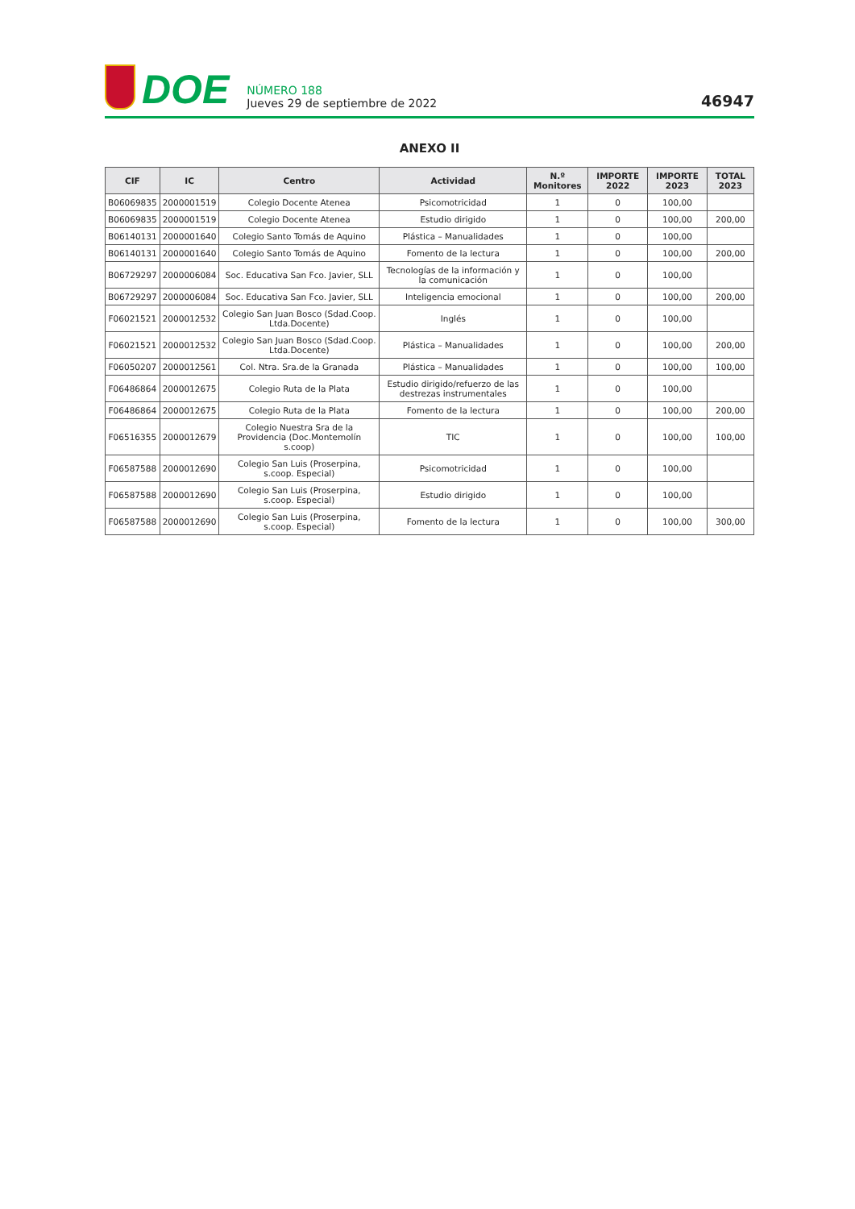DOE
NÚMERO 188
Jueves 29 de septiembre de 2022
46947
ANEXO II
| CIF | IC | Centro | Actividad | N.º Monitores | IMPORTE 2022 | IMPORTE 2023 | TOTAL 2023 |
| --- | --- | --- | --- | --- | --- | --- | --- |
| B06069835 | 2000001519 | Colegio Docente Atenea | Psicomotricidad | 1 | 0 | 100,00 | |
| B06069835 | 2000001519 | Colegio Docente Atenea | Estudio dirigido | 1 | 0 | 100,00 | 200,00 |
| B06140131 | 2000001640 | Colegio Santo Tomás de Aquino | Plástica – Manualidades | 1 | 0 | 100,00 | |
| B06140131 | 2000001640 | Colegio Santo Tomás de Aquino | Fomento de la lectura | 1 | 0 | 100,00 | 200,00 |
| B06729297 | 2000006084 | Soc. Educativa San Fco. Javier, SLL | Tecnologías de la información y la comunicación | 1 | 0 | 100,00 | |
| B06729297 | 2000006084 | Soc. Educativa San Fco. Javier, SLL | Inteligencia emocional | 1 | 0 | 100,00 | 200,00 |
| F06021521 | 2000012532 | Colegio San Juan Bosco (Sdad.Coop. Ltda.Docente) | Inglés | 1 | 0 | 100,00 | |
| F06021521 | 2000012532 | Colegio San Juan Bosco (Sdad.Coop. Ltda.Docente) | Plástica – Manualidades | 1 | 0 | 100,00 | 200,00 |
| F06050207 | 2000012561 | Col. Ntra. Sra.de la Granada | Plástica – Manualidades | 1 | 0 | 100,00 | 100,00 |
| F06486864 | 2000012675 | Colegio Ruta de la Plata | Estudio dirigido/refuerzo de las destrezas instrumentales | 1 | 0 | 100,00 | |
| F06486864 | 2000012675 | Colegio Ruta de la Plata | Fomento de la lectura | 1 | 0 | 100,00 | 200,00 |
| F06516355 | 2000012679 | Colegio Nuestra Sra de la Providencia (Doc.Montemolín s.coop) | TIC | 1 | 0 | 100,00 | 100,00 |
| F06587588 | 2000012690 | Colegio San Luis (Proserpina, s.coop. Especial) | Psicomotricidad | 1 | 0 | 100,00 | |
| F06587588 | 2000012690 | Colegio San Luis (Proserpina, s.coop. Especial) | Estudio dirigido | 1 | 0 | 100,00 | |
| F06587588 | 2000012690 | Colegio San Luis (Proserpina, s.coop. Especial) | Fomento de la lectura | 1 | 0 | 100,00 | 300,00 |